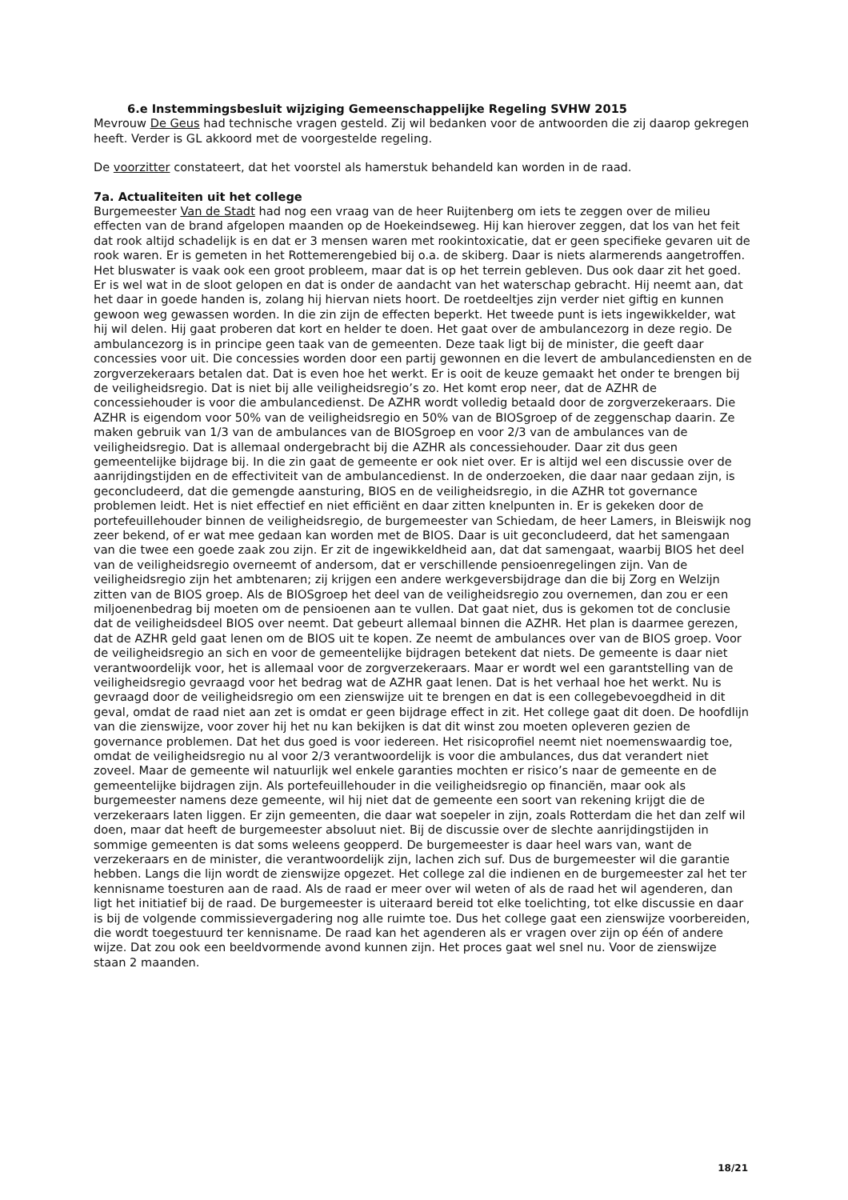6.e Instemmingsbesluit wijziging Gemeenschappelijke Regeling SVHW 2015
Mevrouw De Geus had technische vragen gesteld. Zij wil bedanken voor de antwoorden die zij daarop gekregen heeft. Verder is GL akkoord met de voorgestelde regeling.
De voorzitter constateert, dat het voorstel als hamerstuk behandeld kan worden in de raad.
7a. Actualiteiten uit het college
Burgemeester Van de Stadt had nog een vraag van de heer Ruijtenberg om iets te zeggen over de milieu effecten van de brand afgelopen maanden op de Hoekeindseweg. Hij kan hierover zeggen, dat los van het feit dat rook altijd schadelijk is en dat er 3 mensen waren met rookintoxicatie, dat er geen specifieke gevaren uit de rook waren. Er is gemeten in het Rottemerengebied bij o.a. de skiberg. Daar is niets alarmerends aangetroffen. Het bluswater is vaak ook een groot probleem, maar dat is op het terrein gebleven. Dus ook daar zit het goed. Er is wel wat in de sloot gelopen en dat is onder de aandacht van het waterschap gebracht. Hij neemt aan, dat het daar in goede handen is, zolang hij hiervan niets hoort. De roetdeeltjes zijn verder niet giftig en kunnen gewoon weg gewassen worden. In die zin zijn de effecten beperkt. Het tweede punt is iets ingewikkelder, wat hij wil delen. Hij gaat proberen dat kort en helder te doen. Het gaat over de ambulancezorg in deze regio. De ambulancezorg is in principe geen taak van de gemeenten. Deze taak ligt bij de minister, die geeft daar concessies voor uit. Die concessies worden door een partij gewonnen en die levert de ambulancediensten en de zorgverzekeraars betalen dat. Dat is even hoe het werkt. Er is ooit de keuze gemaakt het onder te brengen bij de veiligheidsregio. Dat is niet bij alle veiligheidsregio’s zo. Het komt erop neer, dat de AZHR de concessiehouder is voor die ambulancedienst. De AZHR wordt volledig betaald door de zorgverzekeraars. Die AZHR is eigendom voor 50% van de veiligheidsregio en 50% van de BIOSgroep of de zeggenschap daarin. Ze maken gebruik van 1/3 van de ambulances van de BIOSgroep en voor 2/3 van de ambulances van de veiligheidsregio. Dat is allemaal ondergebracht bij die AZHR als concessiehouder. Daar zit dus geen gemeentelijke bijdrage bij. In die zin gaat de gemeente er ook niet over. Er is altijd wel een discussie over de aanrijdingstijden en de effectiviteit van de ambulancedienst. In de onderzoeken, die daar naar gedaan zijn, is geconcludeerd, dat die gemengde aansturing, BIOS en de veiligheidsregio, in die AZHR tot governance problemen leidt. Het is niet effectief en niet efficiënt en daar zitten knelpunten in. Er is gekeken door de portefeuillehouder binnen de veiligheidsregio, de burgemeester van Schiedam, de heer Lamers, in Bleiswijk nog zeer bekend, of er wat mee gedaan kan worden met de BIOS. Daar is uit geconcludeerd, dat het samengaan van die twee een goede zaak zou zijn. Er zit de ingewikkeldheid aan, dat dat samengaat, waarbij BIOS het deel van de veiligheidsregio overneemt of andersom, dat er verschillende pensioenregelingen zijn. Van de veiligheidsregio zijn het ambtenaren; zij krijgen een andere werkgeversbijdrage dan die bij Zorg en Welzijn zitten van de BIOS groep. Als de BIOSgroep het deel van de veiligheidsregio zou overnemen, dan zou er een miljoenenbedrag bij moeten om de pensioenen aan te vullen. Dat gaat niet, dus is gekomen tot de conclusie dat de veiligheidsdeel BIOS over neemt. Dat gebeurt allemaal binnen die AZHR. Het plan is daarmee gerezen, dat de AZHR geld gaat lenen om de BIOS uit te kopen. Ze neemt de ambulances over van de BIOS groep. Voor de veiligheidsregio an sich en voor de gemeentelijke bijdragen betekent dat niets. De gemeente is daar niet verantwoordelijk voor, het is allemaal voor de zorgverzekeraars. Maar er wordt wel een garantstelling van de veiligheidsregio gevraagd voor het bedrag wat de AZHR gaat lenen. Dat is het verhaal hoe het werkt. Nu is gevraagd door de veiligheidsregio om een zienswijze uit te brengen en dat is een collegebevoegdheid in dit geval, omdat de raad niet aan zet is omdat er geen bijdrage effect in zit. Het college gaat dit doen. De hoofdlijn van die zienswijze, voor zover hij het nu kan bekijken is dat dit winst zou moeten opleveren gezien de governance problemen. Dat het dus goed is voor iedereen. Het risicoprofiel neemt niet noemenswaardig toe, omdat de veiligheidsregio nu al voor 2/3 verantwoordelijk is voor die ambulances, dus dat verandert niet zoveel. Maar de gemeente wil natuurlijk wel enkele garanties mochten er risico’s naar de gemeente en de gemeentelijke bijdragen zijn. Als portefeuillehouder in die veiligheidsregio op financiën, maar ook als burgemeester namens deze gemeente, wil hij niet dat de gemeente een soort van rekening krijgt die de verzekeraars laten liggen. Er zijn gemeenten, die daar wat soepeler in zijn, zoals Rotterdam die het dan zelf wil doen, maar dat heeft de burgemeester absoluut niet. Bij de discussie over de slechte aanrijdingstijden in sommige gemeenten is dat soms weleens geopperd. De burgemeester is daar heel wars van, want de verzekeraars en de minister, die verantwoordelijk zijn, lachen zich suf. Dus de burgemeester wil die garantie hebben. Langs die lijn wordt de zienswijze opgezet. Het college zal die indienen en de burgemeester zal het ter kennisname toesturen aan de raad. Als de raad er meer over wil weten of als de raad het wil agenderen, dan ligt het initiatief bij de raad. De burgemeester is uiteraard bereid tot elke toelichting, tot elke discussie en daar is bij de volgende commissievergadering nog alle ruimte toe. Dus het college gaat een zienswijze voorbereiden, die wordt toegestuurd ter kennisname. De raad kan het agenderen als er vragen over zijn op één of andere wijze. Dat zou ook een beeldvormende avond kunnen zijn. Het proces gaat wel snel nu. Voor de zienswijze staan 2 maanden.
18/21